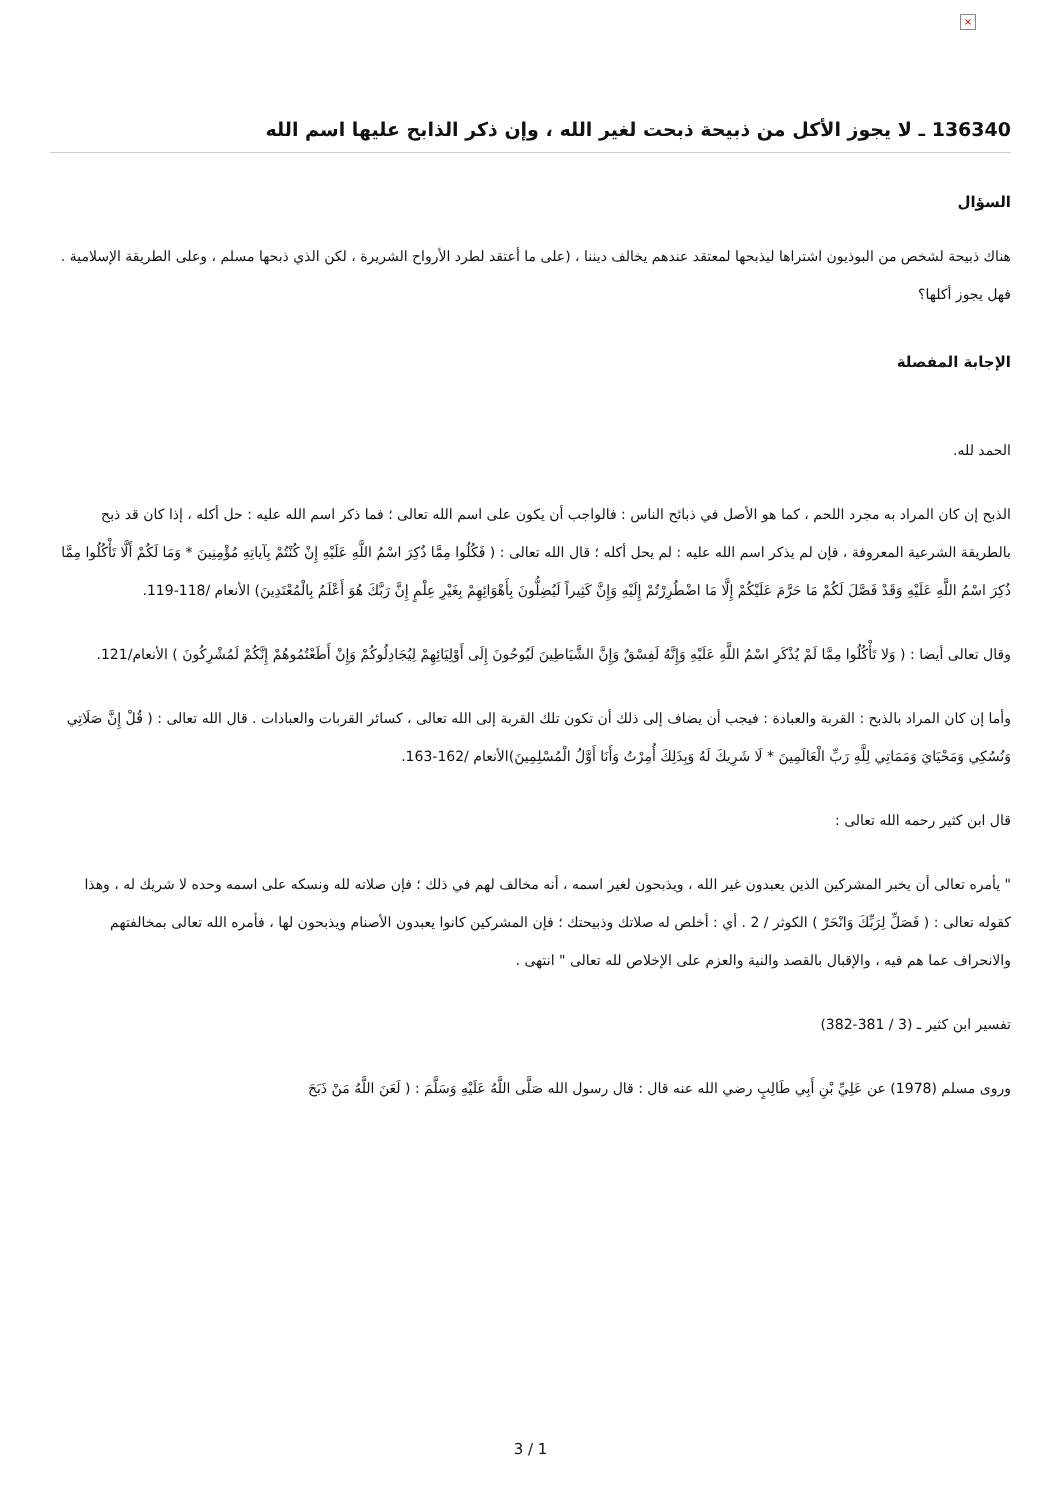×
136340 ـ لا يجوز الأكل من ذبيحة ذبحت لغير الله ، وإن ذكر الذابح عليها اسم الله
السؤال
هناك ذبيحة لشخص من البوذيون اشتراها ليذبحها لمعتقد عندهم يخالف ديننا ، (على ما أعتقد لطرد الأرواح الشريرة ، لكن الذي ذبحها مسلم ، وعلى الطريقة الإسلامية . فهل يجوز أكلها؟
الإجابة المفصلة
الحمد لله.
الذبح إن كان المراد به مجرد اللحم ، كما هو الأصل في ذبائح الناس : فالواجب أن يكون على اسم الله تعالى ؛ فما ذكر اسم الله عليه : حل أكله ، إذا كان قد ذبح بالطريقة الشرعية المعروفة ، فإن لم يذكر اسم الله عليه : لم يحل أكله ؛ قال الله تعالى : ( فَكُلُوا مِمَّا ذُكِرَ اسْمُ اللَّهِ عَلَيْهِ إِنْ كُنْتُمْ بِآياتِهِ مُؤْمِنِينَ * وَمَا لَكُمْ أَلَّا تَأْكُلُوا مِمَّا ذُكِرَ اسْمُ اللَّهِ عَلَيْهِ وَقَدْ فَصَّلَ لَكُمْ مَا حَرَّمَ عَلَيْكُمْ إِلَّا مَا اضْطُرِرْتُمْ إِلَيْهِ وَإِنَّ كَثِيراً لَيُضِلُّونَ بِأَهْوَائِهِمْ بِغَيْرِ عِلْمٍ إِنَّ رَبَّكَ هُوَ أَعْلَمُ بِالْمُعْتَدِينَ) الأنعام /118-119.
وقال تعالى أيضا : ( وَلا تَأْكُلُوا مِمَّا لَمْ يُذْكَرِ اسْمُ اللَّهِ عَلَيْهِ وَإِنَّهُ لَفِسْقٌ وَإِنَّ الشَّيَاطِينَ لَيُوحُونَ إِلَى أَوْلِيَائِهِمْ لِيُجَادِلُوكُمْ وَإِنْ أَطَعْتُمُوهُمْ إِنَّكُمْ لَمُشْرِكُونَ ) الأنعام/121.
وأما إن كان المراد بالذبح : القربة والعبادة : فيجب أن يضاف إلى ذلك أن تكون تلك القربة إلى الله تعالى ، كسائر القربات والعبادات . قال الله تعالى : ( قُلْ إِنَّ صَلَاتِي وَنُسُكِي وَمَحْيَايَ وَمَمَاتِي لِلَّهِ رَبِّ الْعَالَمِينَ * لَا شَرِيكَ لَهُ وَبِذَلِكَ أُمِرْتُ وَأَنَا أَوَّلُ الْمُسْلِمِينَ)الأنعام /162-163.
قال ابن كثير رحمه الله تعالى :
" يأمره تعالى أن يخبر المشركين الذين يعبدون غير الله ، ويذبحون لغير اسمه ، أنه مخالف لهم في ذلك ؛ فإن صلاته لله ونسكه على اسمه وحده لا شريك له ، وهذا كقوله تعالى : ( فَصَلِّ لِرَبِّكَ وَانْحَرْ ) الكوثر / 2 . أي : أخلص له صلاتك وذبيحتك ؛ فإن المشركين كانوا يعبدون الأصنام ويذبحون لها ، فأمره الله تعالى بمخالفتهم والانحراف عما هم فيه ، والإقبال بالقصد والنية والعزم على الإخلاص لله تعالى " انتهى .
تفسير ابن كثير ـ (3 / 381-382)
وروى مسلم (1978) عن عَلِيِّ بْنِ أَبِي طَالِبٍ رضي الله عنه قال : قال رسول الله صَلَّى اللَّهُ عَلَيْهِ وَسَلَّمَ : ( لَعَنَ اللَّهُ مَنْ ذَبَحَ
3 / 1